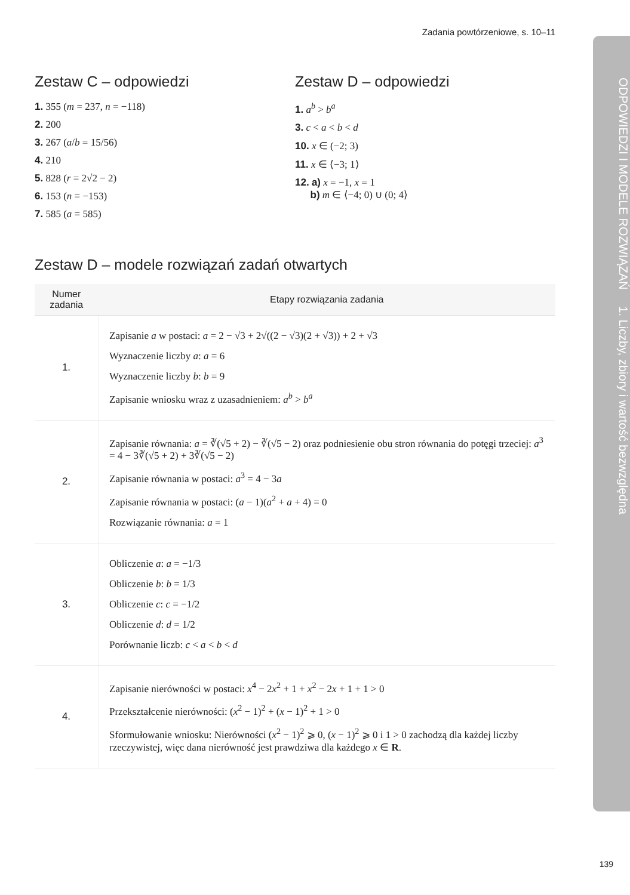ODPOWIEDZI I MODELE ROZWIĄZAŃ 1. Liczby, zbiory i wartość bezwzględna
Zadania powtórzeniowe, s. 10–11
Zestaw C – odpowiedzi
1. 355 (m = 237, n = −118)
2. 200
3. 267 (a/b = 15/56)
4. 210
5. 828 (r = 2√2 − 2)
6. 153 (n = −153)
7. 585 (a = 585)
Zestaw D – odpowiedzi
1. a<sup>b</sup> > b<sup>a</sup>
3. c < a < b < d
10. x ∈ (−2; 3)
11. x ∈ ⟨−3; 1⟩
12. a) x = −1, x = 1
b) m ∈ ⟨−4; 0) ∪ (0; 4⟩
Zestaw D – modele rozwiązań zadań otwartych
| Numer zadania | Etapy rozwiązania zadania |
| --- | --- |
| 1. | Zapisanie a w postaci: a = 2 − √3 + 2√((2 − √3)(2 + √3)) + 2 + √3 Wyznaczenie liczby a : a = 6 Wyznaczenie liczby b : b = 9 Zapisanie wniosku wraz z uzasadnieniem: a<sup>b</sup> > b<sup>a</sup> |
| 2. | Zapisanie równania: a = ∛(√5 + 2) − ∛(√5 − 2) oraz podniesienie obu stron równania do potęgi trzeciej: a<sup>3</sup> = 4 − 3∛(√5 + 2) + 3∛(√5 − 2) Zapisanie równania w postaci: a<sup>3</sup> = 4 − 3 a Zapisanie równania w postaci: ( a − 1)( a<sup>2</sup> + a + 4) = 0 Rozwiązanie równania: a = 1 |
| 3. | Obliczenie a : a = −1/3 Obliczenie b : b = 1/3 Obliczenie c : c = −1/2 Obliczenie d : d = 1/2 Porównanie liczb: c < a < b < d |
| 4. | Zapisanie nierówności w postaci: x<sup>4</sup> − 2 x<sup>2</sup> + 1 + x<sup>2</sup> − 2 x + 1 + 1 > 0 Przekształcenie nierówności: ( x<sup>2</sup> − 1)<sup>2</sup> + ( x − 1)<sup>2</sup> + 1 > 0 Sformułowanie wniosku: Nierówności ( x<sup>2</sup> − 1)<sup>2</sup> ⩾ 0, ( x − 1)<sup>2</sup> ⩾ 0 i 1 > 0 zachodzą dla każdej liczby rzeczywistej, więc dana nierówność jest prawdziwa dla każdego x ∈ R . |
139